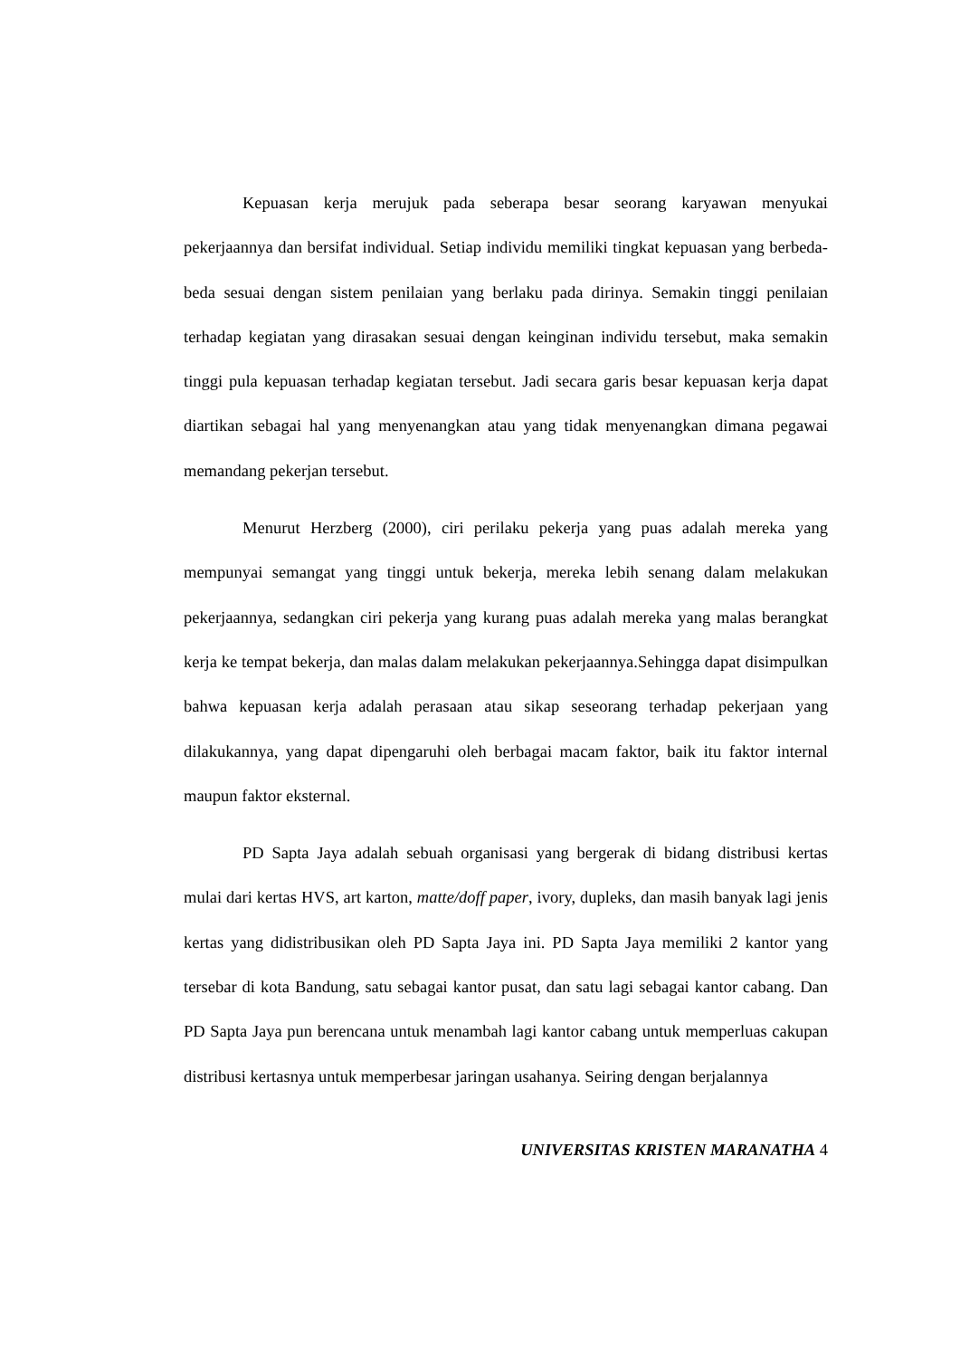Kepuasan kerja merujuk pada seberapa besar seorang karyawan menyukai pekerjaannya dan bersifat individual. Setiap individu memiliki tingkat kepuasan yang berbeda-beda sesuai dengan sistem penilaian yang berlaku pada dirinya. Semakin tinggi penilaian terhadap kegiatan yang dirasakan sesuai dengan keinginan individu tersebut, maka semakin tinggi pula kepuasan terhadap kegiatan tersebut. Jadi secara garis besar kepuasan kerja dapat diartikan sebagai hal yang menyenangkan atau yang tidak menyenangkan dimana pegawai memandang pekerjan tersebut.
Menurut Herzberg (2000), ciri perilaku pekerja yang puas adalah mereka yang mempunyai semangat yang tinggi untuk bekerja, mereka lebih senang dalam melakukan pekerjaannya, sedangkan ciri pekerja yang kurang puas adalah mereka yang malas berangkat kerja ke tempat bekerja, dan malas dalam melakukan pekerjaannya.Sehingga dapat disimpulkan bahwa kepuasan kerja adalah perasaan atau sikap seseorang terhadap pekerjaan yang dilakukannya, yang dapat dipengaruhi oleh berbagai macam faktor, baik itu faktor internal maupun faktor eksternal.
PD Sapta Jaya adalah sebuah organisasi yang bergerak di bidang distribusi kertas mulai dari kertas HVS, art karton, matte/doff paper, ivory, dupleks, dan masih banyak lagi jenis kertas yang didistribusikan oleh PD Sapta Jaya ini. PD Sapta Jaya memiliki 2 kantor yang tersebar di kota Bandung, satu sebagai kantor pusat, dan satu lagi sebagai kantor cabang. Dan PD Sapta Jaya pun berencana untuk menambah lagi kantor cabang untuk memperluas cakupan distribusi kertasnya untuk memperbesar jaringan usahanya. Seiring dengan berjalannya
UNIVERSITAS KRISTEN MARANATHA 4